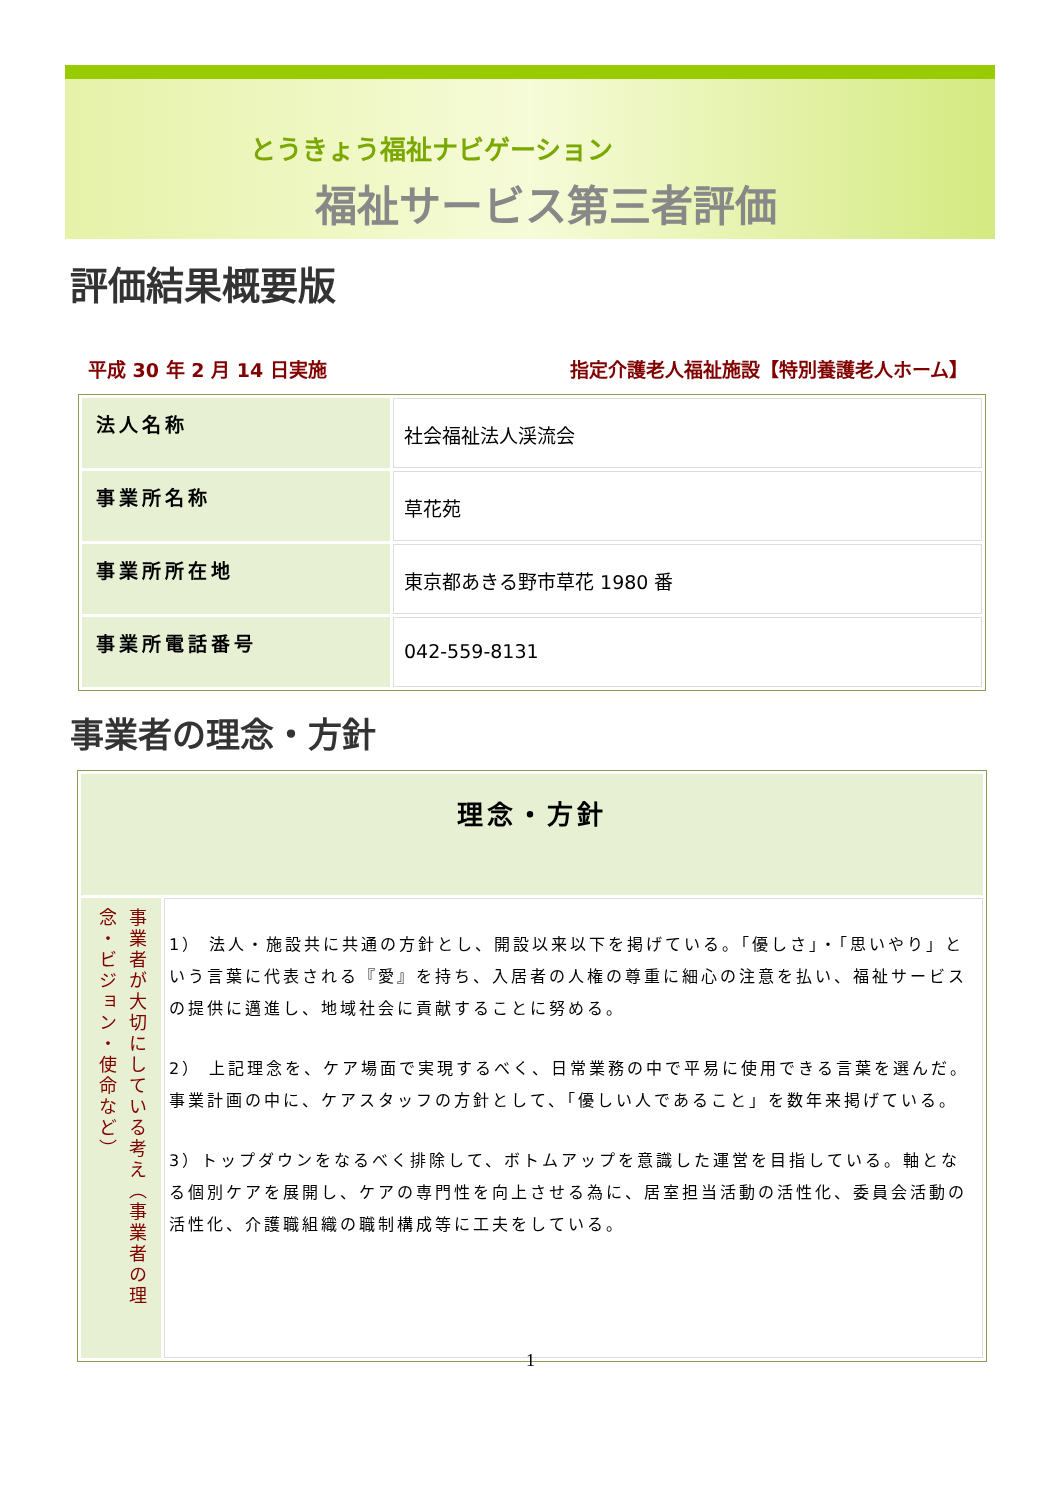とうきょう福祉ナビゲーション
福祉サービス第三者評価
評価結果概要版
平成 30 年 2 月 14 日実施 指定介護老人福祉施設【特別養護老人ホーム】
| 法人名称 | 社会福祉法人渓流会 |
| 事業所名称 | 草花苑 |
| 事業所所在地 | 東京都あきる野市草花 1980 番 |
| 事業所電話番号 | 042-559-8131 |
事業者の理念・方針
| 理念・方針 | |
| --- | --- |
| 事業者が大切にしている考え（事業者の理念・ビジョン・使命など） | 1） 法人・施設共に共通の方針とし、開設以来以下を掲げている。「優しさ」・「思いやり」という言葉に代表される『愛』を持ち、入居者の人権の尊重に細心の注意を払い、福祉サービスの提供に邁進し、地域社会に貢献することに努める。 2） 上記理念を、ケア場面で実現するべく、日常業務の中で平易に使用できる言葉を選んだ。事業計画の中に、ケアスタッフの方針として、「優しい人であること」を数年来掲げている。 3）トップダウンをなるべく排除して、ボトムアップを意識した運営を目指している。軸となる個別ケアを展開し、ケアの専門性を向上させる為に、居室担当活動の活性化、委員会活動の活性化、介護職組織の職制構成等に工夫をしている。 |
1